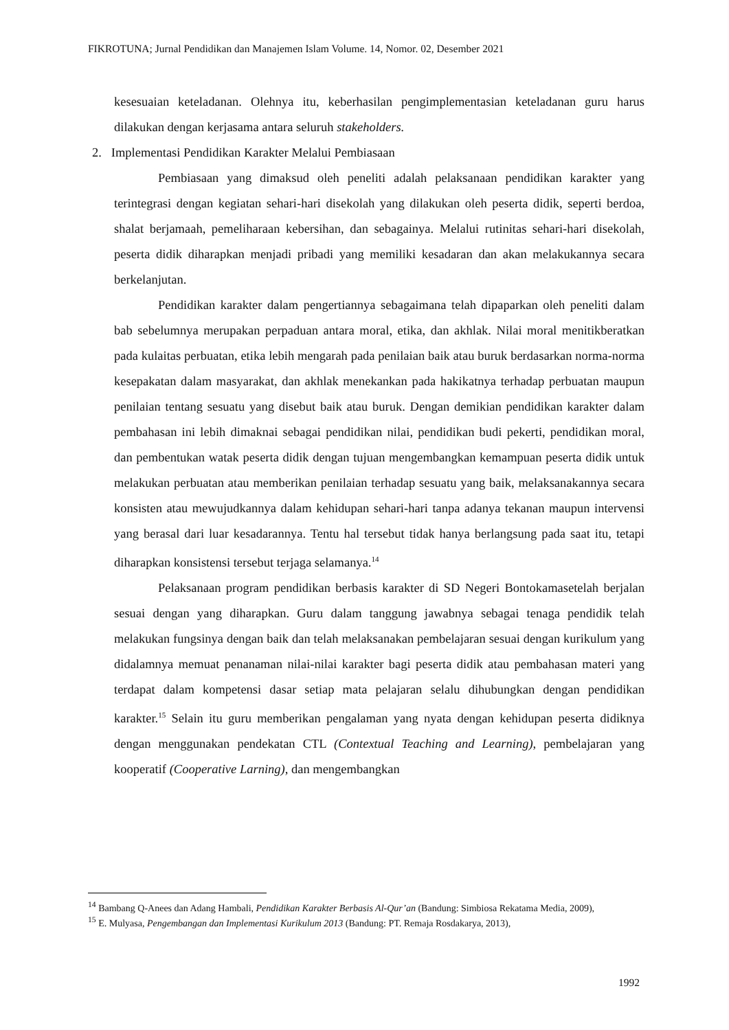FIKROTUNA; Jurnal Pendidikan dan Manajemen Islam Volume. 14, Nomor. 02, Desember 2021
kesesuaian keteladanan. Olehnya itu, keberhasilan pengimplementasian keteladanan guru harus dilakukan dengan kerjasama antara seluruh stakeholders.
2. Implementasi Pendidikan Karakter Melalui Pembiasaan
Pembiasaan yang dimaksud oleh peneliti adalah pelaksanaan pendidikan karakter yang terintegrasi dengan kegiatan sehari-hari disekolah yang dilakukan oleh peserta didik, seperti berdoa, shalat berjamaah, pemeliharaan kebersihan, dan sebagainya. Melalui rutinitas sehari-hari disekolah, peserta didik diharapkan menjadi pribadi yang memiliki kesadaran dan akan melakukannya secara berkelanjutan.
Pendidikan karakter dalam pengertiannya sebagaimana telah dipaparkan oleh peneliti dalam bab sebelumnya merupakan perpaduan antara moral, etika, dan akhlak. Nilai moral menitikberatkan pada kulaitas perbuatan, etika lebih mengarah pada penilaian baik atau buruk berdasarkan norma-norma kesepakatan dalam masyarakat, dan akhlak menekankan pada hakikatnya terhadap perbuatan maupun penilaian tentang sesuatu yang disebut baik atau buruk. Dengan demikian pendidikan karakter dalam pembahasan ini lebih dimaknai sebagai pendidikan nilai, pendidikan budi pekerti, pendidikan moral, dan pembentukan watak peserta didik dengan tujuan mengembangkan kemampuan peserta didik untuk melakukan perbuatan atau memberikan penilaian terhadap sesuatu yang baik, melaksanakannya secara konsisten atau mewujudkannya dalam kehidupan sehari-hari tanpa adanya tekanan maupun intervensi yang berasal dari luar kesadarannya. Tentu hal tersebut tidak hanya berlangsung pada saat itu, tetapi diharapkan konsistensi tersebut terjaga selamanya.<sup>14</sup>
Pelaksanaan program pendidikan berbasis karakter di SD Negeri Bontokamasetelah berjalan sesuai dengan yang diharapkan. Guru dalam tanggung jawabnya sebagai tenaga pendidik telah melakukan fungsinya dengan baik dan telah melaksanakan pembelajaran sesuai dengan kurikulum yang didalamnya memuat penanaman nilai-nilai karakter bagi peserta didik atau pembahasan materi yang terdapat dalam kompetensi dasar setiap mata pelajaran selalu dihubungkan dengan pendidikan karakter.<sup>15</sup> Selain itu guru memberikan pengalaman yang nyata dengan kehidupan peserta didiknya dengan menggunakan pendekatan CTL (Contextual Teaching and Learning), pembelajaran yang kooperatif (Cooperative Larning), dan mengembangkan
<sup>14</sup> Bambang Q-Anees dan Adang Hambali, Pendidikan Karakter Berbasis Al-Qur’an (Bandung: Simbiosa Rekatama Media, 2009),
<sup>15</sup> E. Mulyasa, Pengembangan dan Implementasi Kurikulum 2013 (Bandung: PT. Remaja Rosdakarya, 2013),
1992